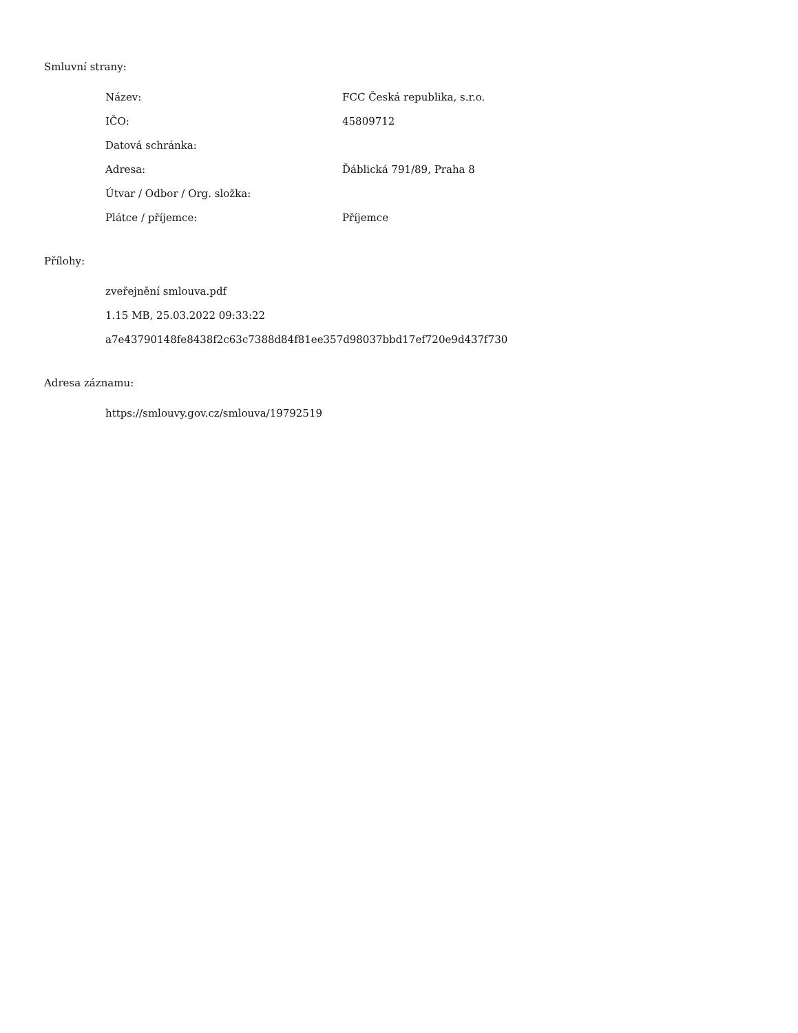Smluvní strany:
| Název: | FCC Česká republika, s.r.o. |
| IČO: | 45809712 |
| Datová schránka: | |
| Adresa: | Ďáblická 791/89, Praha 8 |
| Útvar / Odbor / Org. složka: | |
| Plátce / příjemce: | Příjemce |
Přílohy:
zveřejnění smlouva.pdf
1.15 MB, 25.03.2022 09:33:22
a7e43790148fe8438f2c63c7388d84f81ee357d98037bbd17ef720e9d437f730
Adresa záznamu:
https://smlouvy.gov.cz/smlouva/19792519